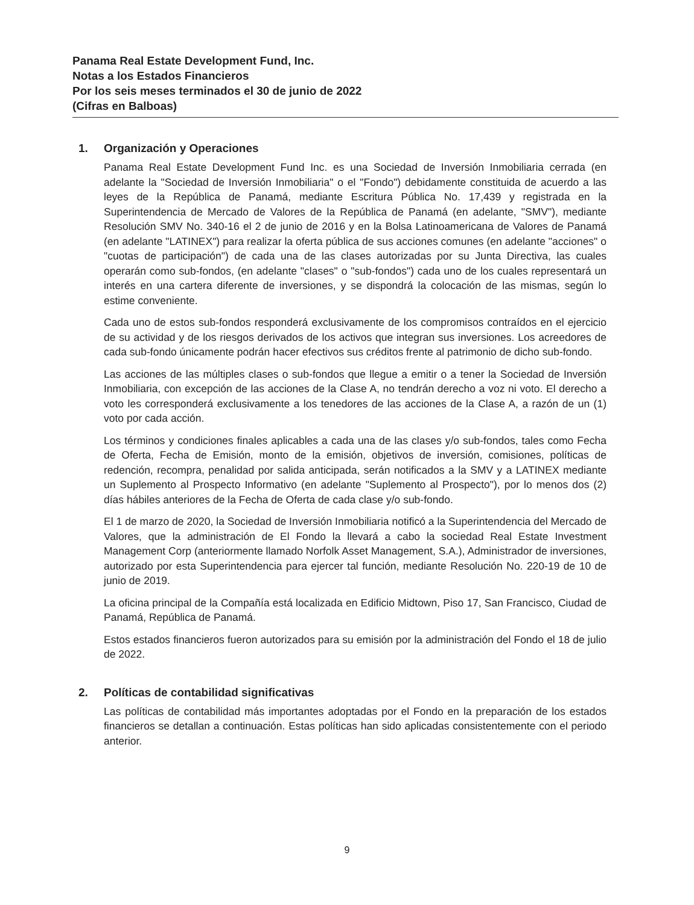Panama Real Estate Development Fund, Inc.
Notas a los Estados Financieros
Por los seis meses terminados el 30 de junio de 2022
(Cifras en Balboas)
1. Organización y Operaciones
Panama Real Estate Development Fund Inc. es una Sociedad de Inversión Inmobiliaria cerrada (en adelante la "Sociedad de Inversión Inmobiliaria" o el "Fondo") debidamente constituida de acuerdo a las leyes de la República de Panamá, mediante Escritura Pública No. 17,439 y registrada en la Superintendencia de Mercado de Valores de la República de Panamá (en adelante, "SMV"), mediante Resolución SMV No. 340-16 el 2 de junio de 2016 y en la Bolsa Latinoamericana de Valores de Panamá (en adelante "LATINEX") para realizar la oferta pública de sus acciones comunes (en adelante "acciones" o "cuotas de participación") de cada una de las clases autorizadas por su Junta Directiva, las cuales operarán como sub-fondos, (en adelante "clases" o "sub-fondos") cada uno de los cuales representará un interés en una cartera diferente de inversiones, y se dispondrá la colocación de las mismas, según lo estime conveniente.
Cada uno de estos sub-fondos responderá exclusivamente de los compromisos contraídos en el ejercicio de su actividad y de los riesgos derivados de los activos que integran sus inversiones. Los acreedores de cada sub-fondo únicamente podrán hacer efectivos sus créditos frente al patrimonio de dicho sub-fondo.
Las acciones de las múltiples clases o sub-fondos que llegue a emitir o a tener la Sociedad de Inversión Inmobiliaria, con excepción de las acciones de la Clase A, no tendrán derecho a voz ni voto. El derecho a voto les corresponderá exclusivamente a los tenedores de las acciones de la Clase A, a razón de un (1) voto por cada acción.
Los términos y condiciones finales aplicables a cada una de las clases y/o sub-fondos, tales como Fecha de Oferta, Fecha de Emisión, monto de la emisión, objetivos de inversión, comisiones, políticas de redención, recompra, penalidad por salida anticipada, serán notificados a la SMV y a LATINEX mediante un Suplemento al Prospecto Informativo (en adelante "Suplemento al Prospecto"), por lo menos dos (2) días hábiles anteriores de la Fecha de Oferta de cada clase y/o sub-fondo.
El 1 de marzo de 2020, la Sociedad de Inversión Inmobiliaria notificó a la Superintendencia del Mercado de Valores, que la administración de El Fondo la llevará a cabo la sociedad Real Estate Investment Management Corp (anteriormente llamado Norfolk Asset Management, S.A.), Administrador de inversiones, autorizado por esta Superintendencia para ejercer tal función, mediante Resolución No. 220-19 de 10 de junio de 2019.
La oficina principal de la Compañía está localizada en Edificio Midtown, Piso 17, San Francisco, Ciudad de Panamá, República de Panamá.
Estos estados financieros fueron autorizados para su emisión por la administración del Fondo el 18 de julio de 2022.
2. Políticas de contabilidad significativas
Las políticas de contabilidad más importantes adoptadas por el Fondo en la preparación de los estados financieros se detallan a continuación. Estas políticas han sido aplicadas consistentemente con el periodo anterior.
9